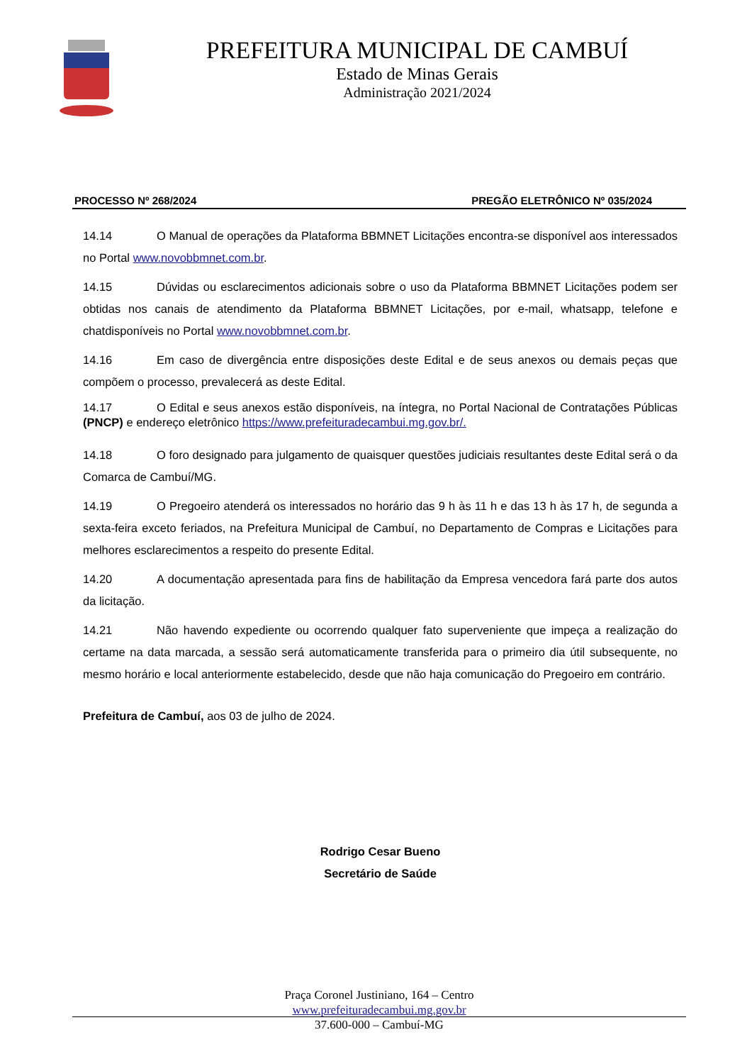PREFEITURA MUNICIPAL DE CAMBUÍ
Estado de Minas Gerais
Administração 2021/2024
PROCESSO Nº 268/2024 PREGÃO ELETRÔNICO Nº 035/2024
14.14 O Manual de operações da Plataforma BBMNET Licitações encontra-se disponível aos interessados no Portal www.novobbmnet.com.br.
14.15 Dúvidas ou esclarecimentos adicionais sobre o uso da Plataforma BBMNET Licitações podem ser obtidas nos canais de atendimento da Plataforma BBMNET Licitações, por e-mail, whatsapp, telefone e chatdisponíveis no Portal www.novobbmnet.com.br.
14.16 Em caso de divergência entre disposições deste Edital e de seus anexos ou demais peças que compõem o processo, prevalecerá as deste Edital.
14.17 O Edital e seus anexos estão disponíveis, na íntegra, no Portal Nacional de Contratações Públicas (PNCP) e endereço eletrônico https://www.prefeituradecambui.mg.gov.br/.
14.18 O foro designado para julgamento de quaisquer questões judiciais resultantes deste Edital será o da Comarca de Cambuí/MG.
14.19 O Pregoeiro atenderá os interessados no horário das 9 h às 11 h e das 13 h às 17 h, de segunda a sexta-feira exceto feriados, na Prefeitura Municipal de Cambuí, no Departamento de Compras e Licitações para melhores esclarecimentos a respeito do presente Edital.
14.20 A documentação apresentada para fins de habilitação da Empresa vencedora fará parte dos autos da licitação.
14.21 Não havendo expediente ou ocorrendo qualquer fato superveniente que impeça a realização do certame na data marcada, a sessão será automaticamente transferida para o primeiro dia útil subsequente, no mesmo horário e local anteriormente estabelecido, desde que não haja comunicação do Pregoeiro em contrário.
Prefeitura de Cambuí, aos 03 de julho de 2024.
Rodrigo Cesar Bueno
Secretário de Saúde
Praça Coronel Justiniano, 164 – Centro
www.prefeituradecambui.mg.gov.br
37.600-000 – Cambuí-MG